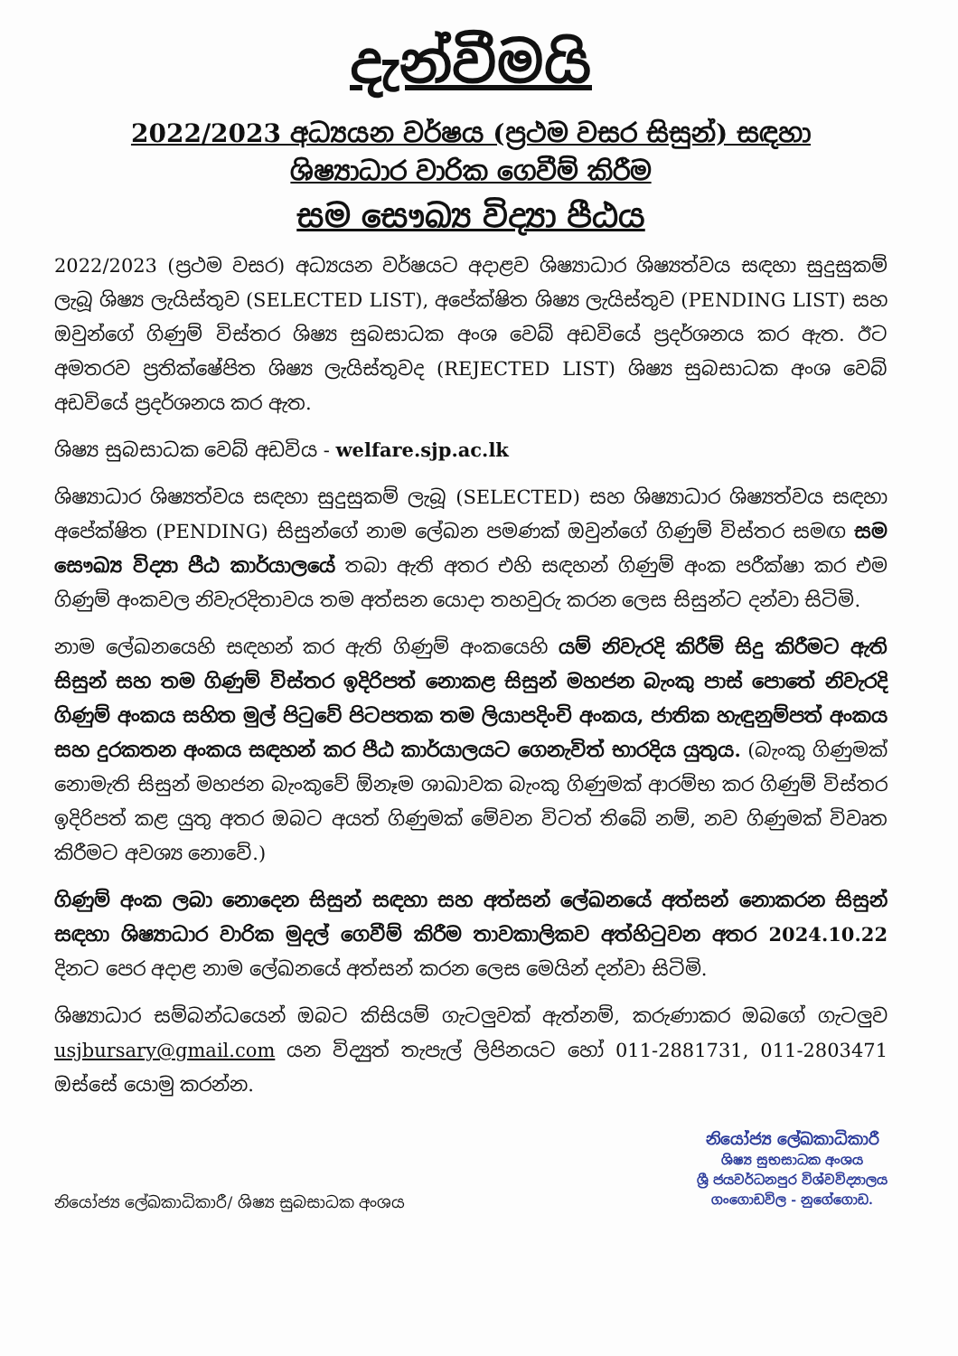දැන්වීමයි
2022/2023 අධ්‍යයන වර්ෂය (ප්‍රථම වසර සිසුන්) සඳහා
ශිෂ්‍යාධාර වාරික ගෙවීම් කිරීම
සම සෞඛ්‍ය විද්‍යා පීඨය
2022/2023 (ප්‍රථම වසර) අධ්‍යයන වර්ෂයට අදාළව ශිෂ්‍යාධාර ශිෂ්‍යත්වය සඳහා සුදුසුකම් ලැබූ ශිෂ්‍ය ලැයිස්තුව (SELECTED LIST), අපේක්ෂිත ශිෂ්‍ය ලැයිස්තුව (PENDING LIST) සහ ඔවුන්ගේ ගිණුම් විස්තර ශිෂ්‍ය සුබසාධක අංශ වෙබ් අඩවියේ ප්‍රදර්ශනය කර ඇත. ඊට අමතරව ප්‍රතික්ෂේපිත ශිෂ්‍ය ලැයිස්තුවද (REJECTED LIST) ශිෂ්‍ය සුබසාධක අංශ වෙබ් අඩවියේ ප්‍රදර්ශනය කර ඇත.
ශිෂ්‍ය සුබසාධක වෙබ් අඩවිය - welfare.sjp.ac.lk
ශිෂ්‍යාධාර ශිෂ්‍යත්වය සඳහා සුදුසුකම් ලැබූ (SELECTED) සහ ශිෂ්‍යාධාර ශිෂ්‍යත්වය සඳහා අපේක්ෂිත (PENDING) සිසුන්ගේ නාම ලේඛන පමණක් ඔවුන්ගේ ගිණුම් විස්තර සමඟ සම සෞඛ්‍ය විද්‍යා පීඨ කාර්යාලයේ තබා ඇති අතර එහි සඳහන් ගිණුම් අංක පරීක්ෂා කර එම ගිණුම් අංකවල නිවැරදිතාවය තම අත්සන යොදා තහවුරු කරන ලෙස සිසුන්ට දන්වා සිටිමි.
නාම ලේඛනයෙහි සඳහන් කර ඇති ගිණුම් අංකයෙහි යම් නිවැරදි කිරීම් සිදු කිරීමට ඇති සිසුන් සහ තම ගිණුම් විස්තර ඉදිරිපත් නොකළ සිසුන් මහජන බැංකු පාස් පොතේ නිවැරදි ගිණුම් අංකය සහිත මුල් පිටුවේ පිටපතක තම ලියාපදිංචි අංකය, ජාතික හැඳුනුම්පත් අංකය සහ දුරකතන අංකය සඳහන් කර පීඨ කාර්යාලයට ගෙනැවිත් භාරදිය යුතුය. (බැංකු ගිණුමක් නොමැති සිසුන් මහජන බැංකුවේ ඕනෑම ශාඛාවක බැංකු ගිණුමක් ආරම්භ කර ගිණුම් විස්තර ඉදිරිපත් කළ යුතු අතර ඔබට අයත් ගිණුමක් මේවන විටත් තිබේ නම්, නව ගිණුමක් විවෘත කිරීමට අවශ්‍ය නොවේ.)
ගිණුම් අංක ලබා නොදෙන සිසුන් සඳහා සහ අත්සන් ලේඛනයේ අත්සන් නොකරන සිසුන් සඳහා ශිෂ්‍යාධාර වාරික මුදල් ගෙවීම් කිරීම තාවකාලිකව අත්හිටුවන අතර 2024.10.22 දිනට පෙර අදාළ නාම ලේඛනයේ අත්සන් කරන ලෙස මෙයින් දන්වා සිටිමි.
ශිෂ්‍යාධාර සම්බන්ධයෙන් ඔබට කිසියම් ගැටලුවක් ඇත්නම්, කරුණාකර ඔබගේ ගැටලුව usjbursary@gmail.com යන විද්‍යුත් තැපැල් ලිපිනයට හෝ 011-2881731, 011-2803471 ඔස්සේ යොමු කරන්න.
නියෝජ්‍ය ලේඛකාධිකාරී/ ශිෂ්‍ය සුබසාධක අංශය
නියෝජ්‍ය ලේඛකාධිකාරී
ශිෂ්‍ය සුභසාධක අංශය
ශ්‍රී ජයවර්ධනපුර විශ්වවිද්‍යාලය
ගංගොඩවිල - නුගේගොඩ.